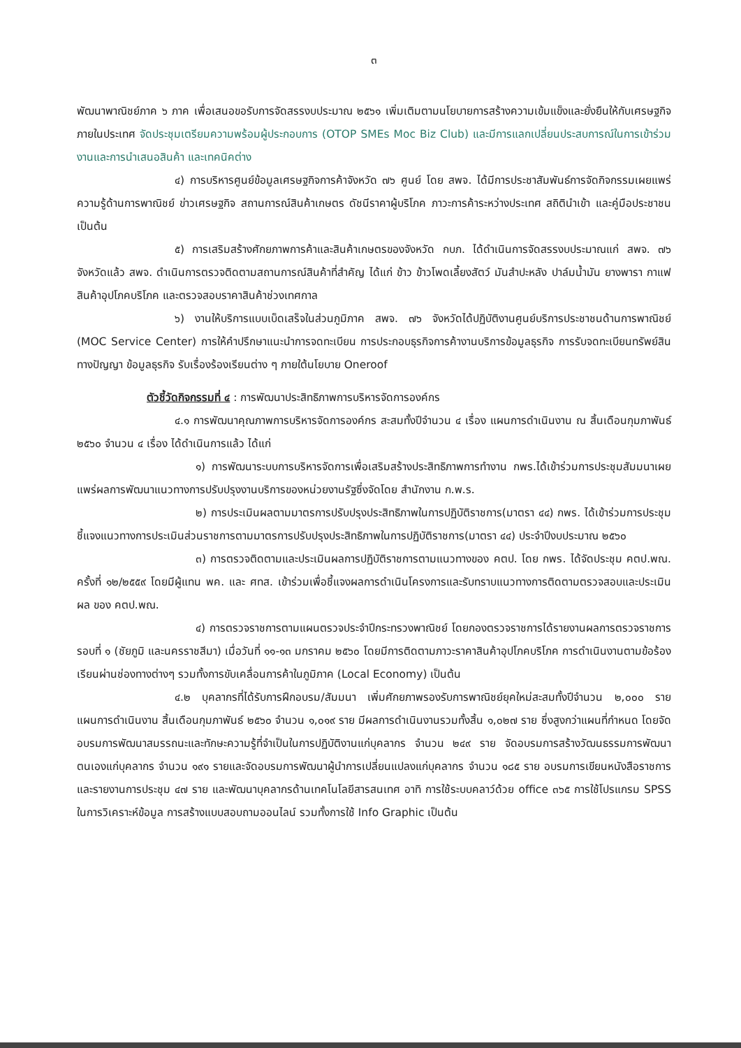๓
พัฒนาพาณิชย์ภาค ๖ ภาค เพื่อเสนอขอรับการจัดสรรงบประมาณ ๒๕๖๑ เพิ่มเติมตามนโยบายการสร้างความเข้มแข็งและยั่งยืนให้กับเศรษฐกิจภายในประเทศ จัดประชุมเตรียมความพร้อมผู้ประกอบการ (OTOP SMEs Moc Biz Club) และมีการแลกเปลี่ยนประสบการณ์ในการเข้าร่วมงานและการนำเสนอสินค้า และเทคนิคต่าง
๔) การบริหารศูนย์ข้อมูลเศรษฐกิจการค้าจังหวัด ๗๖ ศูนย์ โดย สพจ. ได้มีการประชาสัมพันธ์การจัดกิจกรรมเผยแพร่ความรู้ด้านการพาณิชย์ ข่าวเศรษฐกิจ สถานการณ์สินค้าเกษตร ดัชนีราคาผู้บริโภค ภาวะการค้าระหว่างประเทศ สถิตินำเข้า และคู่มือประชาชน เป็นต้น
๕) การเสริมสร้างศักยภาพการค้าและสินค้าเกษตรของจังหวัด กบภ. ได้ดำเนินการจัดสรรงบประมาณแก่ สพจ. ๗๖ จังหวัดแล้ว สพจ. ดำเนินการตรวจติดตามสถานการณ์สินค้าที่สำคัญ ได้แก่ ข้าว ข้าวโพดเลี้ยงสัตว์ มันสำปะหลัง ปาล์มน้ำมัน ยางพารา กาแฟ สินค้าอุปโภคบริโภค และตรวจสอบราคาสินค้าช่วงเทศกาล
๖) งานให้บริการแบบเบ็ดเสร็จในส่วนภูมิภาค สพจ. ๗๖ จังหวัดได้ปฏิบัติงานศูนย์บริการประชาชนด้านการพาณิชย์ (MOC Service Center) การให้คำปรึกษาแนะนำการจดทะเบียน การประกอบธุรกิจการค้างานบริการข้อมูลธุรกิจ การรับจดทะเบียนทรัพย์สินทางปัญญา ข้อมูลธุรกิจ รับเรื่องร้องเรียนต่าง ๆ ภายใต้นโยบาย Oneroof
ตัวชี้วัดกิจกรรมที่ ๔ : การพัฒนาประสิทธิภาพการบริหารจัดการองค์กร
๔.๑ การพัฒนาคุณภาพการบริหารจัดการองค์กร สะสมทั้งปีจำนวน ๔ เรื่อง แผนการดำเนินงาน ณ สิ้นเดือนกุมภาพันธ์ ๒๕๖๐ จำนวน ๔ เรื่อง ได้ดำเนินการแล้ว ได้แก่
๑) การพัฒนาระบบการบริหารจัดการเพื่อเสริมสร้างประสิทธิภาพการทำงาน กพร.ได้เข้าร่วมการประชุมสัมมนาเผยแพร่ผลการพัฒนาแนวทางการปรับปรุงงานบริการของหน่วยงานรัฐซึ่งจัดโดย สำนักงาน ก.พ.ร.
๒) การประเมินผลตามมาตรการปรับปรุงประสิทธิภาพในการปฏิบัติราชการ(มาตรา ๔๔) กพร. ได้เข้าร่วมการประชุมชี้แจงแนวทางการประเมินส่วนราชการตามมาตรการปรับปรุงประสิทธิภาพในการปฏิบัติราชการ(มาตรา ๔๔) ประจำปีงบประมาณ ๒๕๖๐
๓) การตรวจติดตามและประเมินผลการปฏิบัติราชการตามแนวทางของ คตป. โดย กพร. ได้จัดประชุม คตป.พณ. ครั้งที่ ๑๒/๒๕๕๙ โดยมีผู้แทน พค. และ ศทส. เข้าร่วมเพื่อชี้แจงผลการดำเนินโครงการและรับทราบแนวทางการติดตามตรวจสอบและประเมินผล ของ คตป.พณ.
๔) การตรวจราชการตามแผนตรวจประจำปีกระทรวงพาณิชย์ โดยกองตรวจราชการได้รายงานผลการตรวจราชการรอบที่ ๑ (ชัยภูมิ และนครราชสีมา) เมื่อวันที่ ๑๑-๑๓ มกราคม ๒๕๖๐ โดยมีการติดตามภาวะราคาสินค้าอุปโภคบริโภค การดำเนินงานตามข้อร้องเรียนผ่านช่องทางต่างๆ รวมทั้งการขับเคลื่อนการค้าในภูมิภาค (Local Economy) เป็นต้น
๔.๒ บุคลากรที่ได้รับการฝึกอบรม/สัมมนา เพิ่มศักยภาพรองรับการพาณิชย์ยุคใหม่สะสมทั้งปีจำนวน ๒,๐๐๐ ราย แผนการดำเนินงาน สิ้นเดือนกุมภาพันธ์ ๒๕๖๐ จำนวน ๑,๐๑๙ ราย มีผลการดำเนินงานรวมทั้งสิ้น ๑,๐๒๗ ราย ซึ่งสูงกว่าแผนที่กำหนด โดยจัดอบรมการพัฒนาสมรรถนะและทักษะความรู้ที่จำเป็นในการปฏิบัติงานแก่บุคลากร จำนวน ๒๔๙ ราย จัดอบรมการสร้างวัฒนธรรมการพัฒนาตนเองแก่บุคลากร จำนวน ๑๙๑ รายและจัดอบรมการพัฒนาผู้นำการเปลี่ยนแปลงแก่บุคลากร จำนวน ๑๘๕ ราย อบรมการเขียนหนังสือราชการและรายงานการประชุม ๔๗ ราย และพัฒนาบุคลากรด้านเทคโนโลยีสารสนเทศ อาทิ การใช้ระบบคลาว์ด้วย office ๓๖๕ การใช้โปรแกรม SPSS ในการวิเคราะห์ข้อมูล การสร้างแบบสอบถามออนไลน์ รวมทั้งการใช้ Info Graphic เป็นต้น